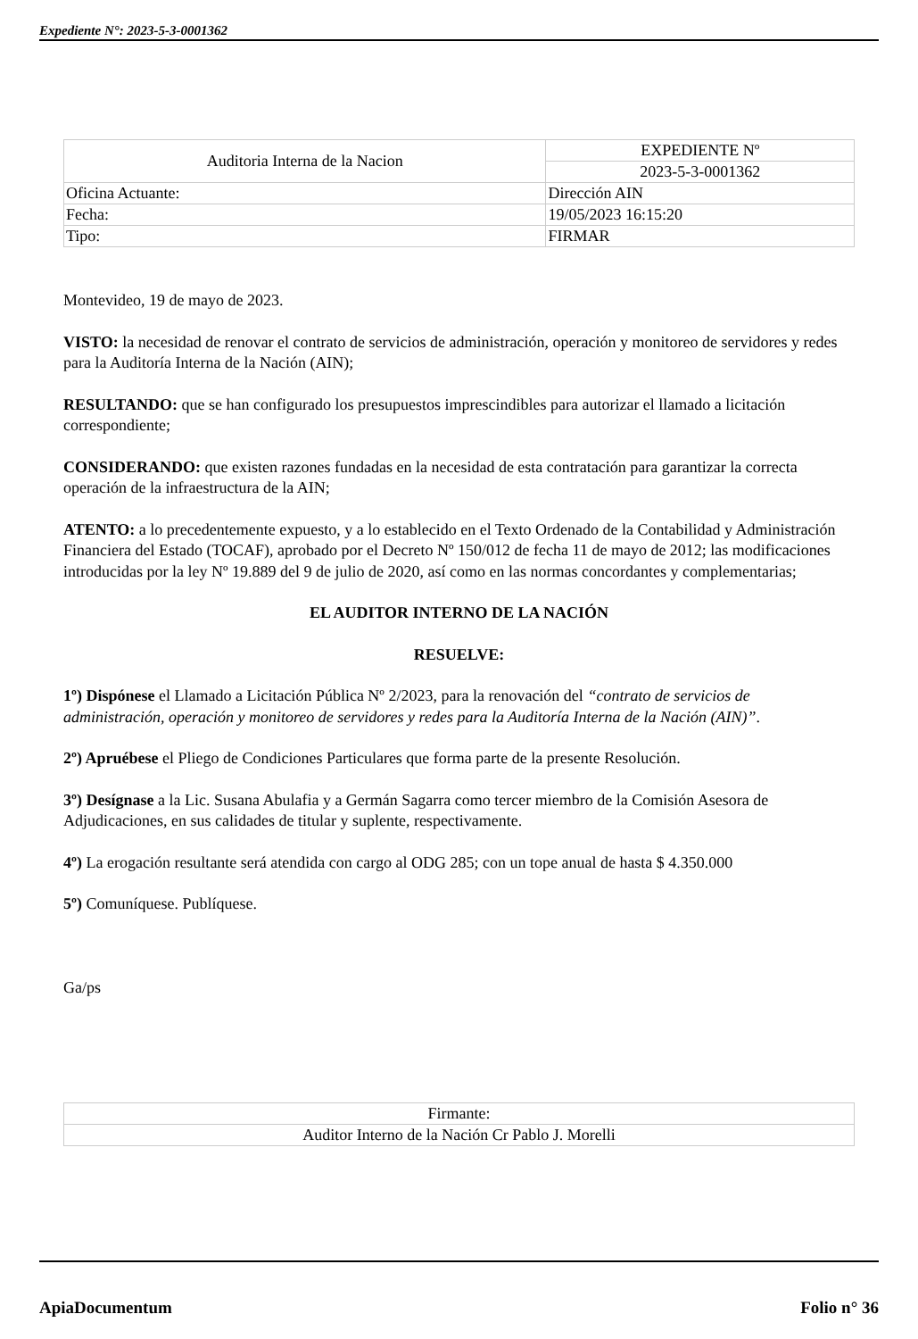Expediente N°: 2023-5-3-0001362
| Auditoria Interna de la Nacion | | EXPEDIENTE Nº |
| | | 2023-5-3-0001362 |
| Oficina Actuante: | Dirección AIN | |
| Fecha: | 19/05/2023 16:15:20 | |
| Tipo: | FIRMAR | |
Montevideo, 19 de mayo de 2023.
VISTO: la necesidad de renovar el contrato de servicios de administración, operación y monitoreo de servidores y redes para la Auditoría Interna de la Nación (AIN);
RESULTANDO: que se han configurado los presupuestos imprescindibles para autorizar el llamado a licitación correspondiente;
CONSIDERANDO: que existen razones fundadas en la necesidad de esta contratación para garantizar la correcta operación de la infraestructura de la AIN;
ATENTO: a lo precedentemente expuesto, y a lo establecido en el Texto Ordenado de la Contabilidad y Administración Financiera del Estado (TOCAF), aprobado por el Decreto Nº 150/012 de fecha 11 de mayo de 2012; las modificaciones introducidas por la ley Nº 19.889 del 9 de julio de 2020, así como en las normas concordantes y complementarias;
EL AUDITOR INTERNO DE LA NACIÓN
RESUELVE:
1º) Dispónese el Llamado a Licitación Pública Nº 2/2023, para la renovación del “contrato de servicios de administración, operación y monitoreo de servidores y redes para la Auditoría Interna de la Nación (AIN)”.
2º) Apruébese el Pliego de Condiciones Particulares que forma parte de la presente Resolución.
3º) Desígnase a la Lic. Susana Abulafia y a Germán Sagarra como tercer miembro de la Comisión Asesora de Adjudicaciones, en sus calidades de titular y suplente, respectivamente.
4º) La erogación resultante será atendida con cargo al ODG 285; con un tope anual de hasta $ 4.350.000
5º) Comuníquese. Publíquese.
Ga/ps
| Firmante: |
| Auditor Interno de la Nación Cr Pablo J. Morelli |
ApiaDocumentum Folio n° 36